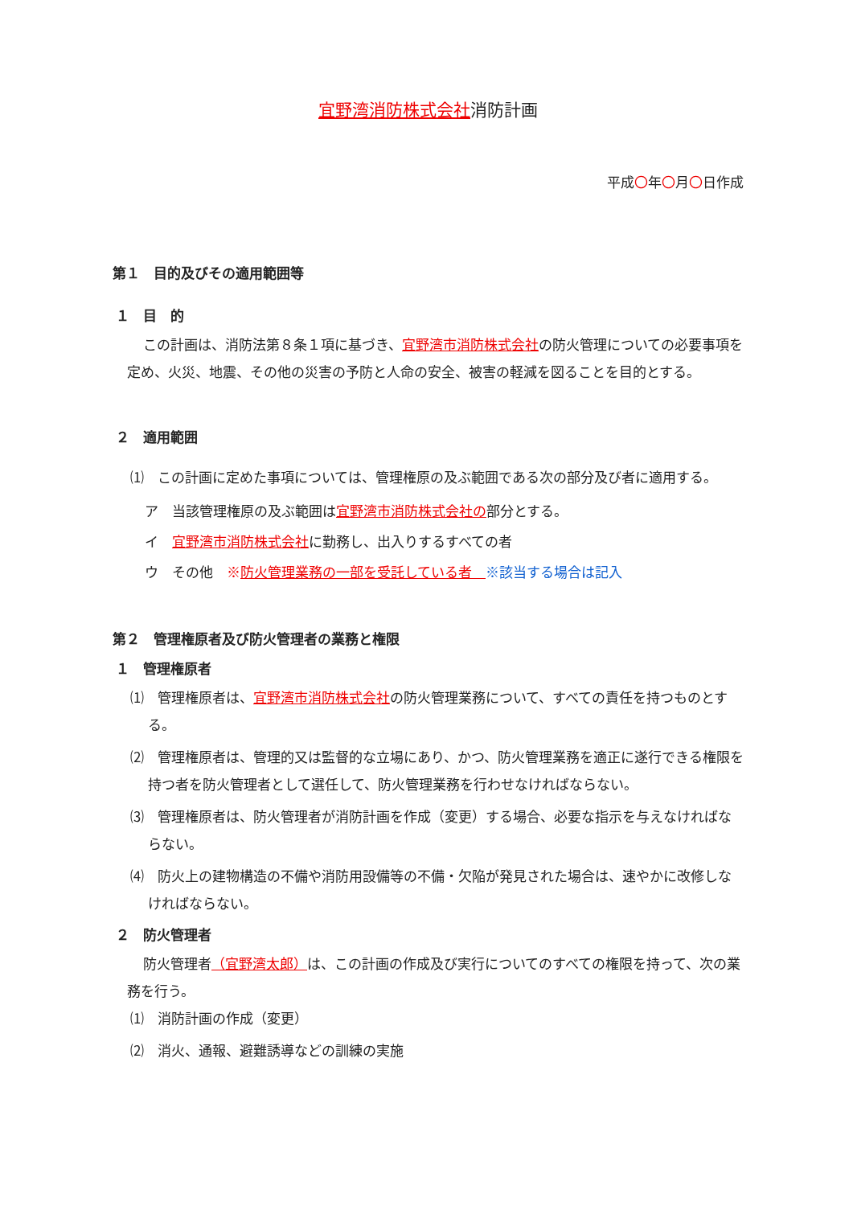宜野湾消防株式会社消防計画
平成〇年〇月〇日作成
第１　目的及びその適用範囲等
１　目　的
この計画は、消防法第８条１項に基づき、宜野湾市消防株式会社の防火管理についての必要事項を定め、火災、地震、その他の災害の予防と人命の安全、被害の軽減を図ることを目的とする。
２　適用範囲
⑴　この計画に定めた事項については、管理権原の及ぶ範囲である次の部分及び者に適用する。
ア　当該管理権原の及ぶ範囲は宜野湾市消防株式会社の部分とする。
イ　宜野湾市消防株式会社に勤務し、出入りするすべての者
ウ　その他　※防火管理業務の一部を受託している者　※該当する場合は記入
第２　管理権原者及び防火管理者の業務と権限
１　管理権原者
⑴　管理権原者は、宜野湾市消防株式会社の防火管理業務について、すべての責任を持つものとする。
⑵　管理権原者は、管理的又は監督的な立場にあり、かつ、防火管理業務を適正に遂行できる権限を持つ者を防火管理者として選任して、防火管理業務を行わせなければならない。
⑶　管理権原者は、防火管理者が消防計画を作成（変更）する場合、必要な指示を与えなければならない。
⑷　防火上の建物構造の不備や消防用設備等の不備・欠陥が発見された場合は、速やかに改修しなければならない。
２　防火管理者
防火管理者（宜野湾太郎）は、この計画の作成及び実行についてのすべての権限を持って、次の業務を行う。
⑴　消防計画の作成（変更）
⑵　消火、通報、避難誘導などの訓練の実施